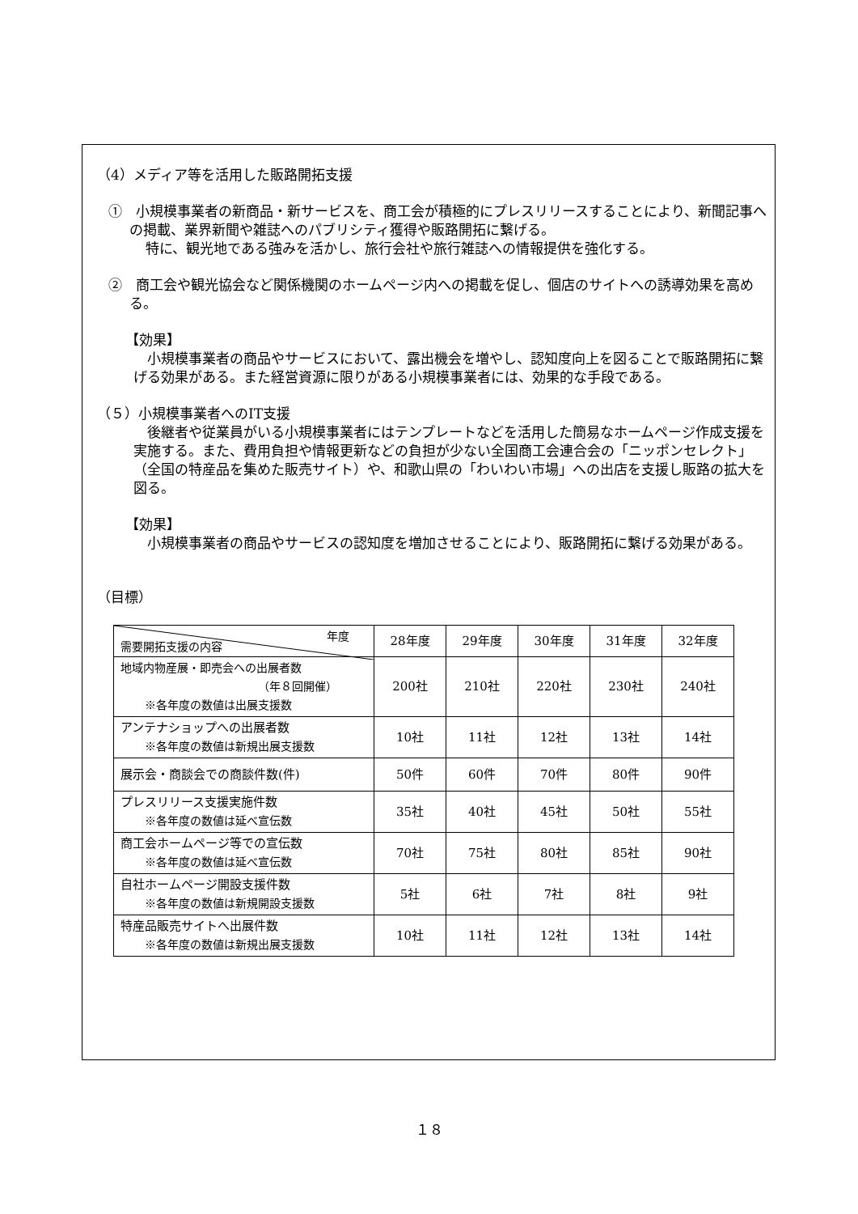（4）メディア等を活用した販路開拓支援
①　小規模事業者の新商品・新サービスを、商工会が積極的にプレスリリースすることにより、新聞記事への掲載、業界新聞や雑誌へのパブリシティ獲得や販路開拓に繋げる。
特に、観光地である強みを活かし、旅行会社や旅行雑誌への情報提供を強化する。
②　商工会や観光協会など関係機関のホームページ内への掲載を促し、個店のサイトへの誘導効果を高める。
【効果】
小規模事業者の商品やサービスにおいて、露出機会を増やし、認知度向上を図ることで販路開拓に繋げる効果がある。また経営資源に限りがある小規模事業者には、効果的な手段である。
（５）小規模事業者へのIT支援
後継者や従業員がいる小規模事業者にはテンプレートなどを活用した簡易なホームページ作成支援を実施する。また、費用負担や情報更新などの負担が少ない全国商工会連合会の「ニッポンセレクト」（全国の特産品を集めた販売サイト）や、和歌山県の「わいわい市場」への出店を支援し販路の拡大を図る。
【効果】
小規模事業者の商品やサービスの認知度を増加させることにより、販路開拓に繋げる効果がある。
（目標）
| 年度 需要開拓支援の内容 | 28年度 | 29年度 | 30年度 | 31年度 | 32年度 |
| --- | --- | --- | --- | --- | --- |
| 地域内物産展・即売会への出展者数 （年８回開催） ※各年度の数値は出展支援数 | 200社 | 210社 | 220社 | 230社 | 240社 |
| アンテナショップへの出展者数 ※各年度の数値は新規出展支援数 | 10社 | 11社 | 12社 | 13社 | 14社 |
| 展示会・商談会での商談件数(件) | 50件 | 60件 | 70件 | 80件 | 90件 |
| プレスリリース支援実施件数 ※各年度の数値は延べ宣伝数 | 35社 | 40社 | 45社 | 50社 | 55社 |
| 商工会ホームページ等での宣伝数 ※各年度の数値は延べ宣伝数 | 70社 | 75社 | 80社 | 85社 | 90社 |
| 自社ホームページ開設支援件数 ※各年度の数値は新規開設支援数 | 5社 | 6社 | 7社 | 8社 | 9社 |
| 特産品販売サイトへ出展件数 ※各年度の数値は新規出展支援数 | 10社 | 11社 | 12社 | 13社 | 14社 |
１８